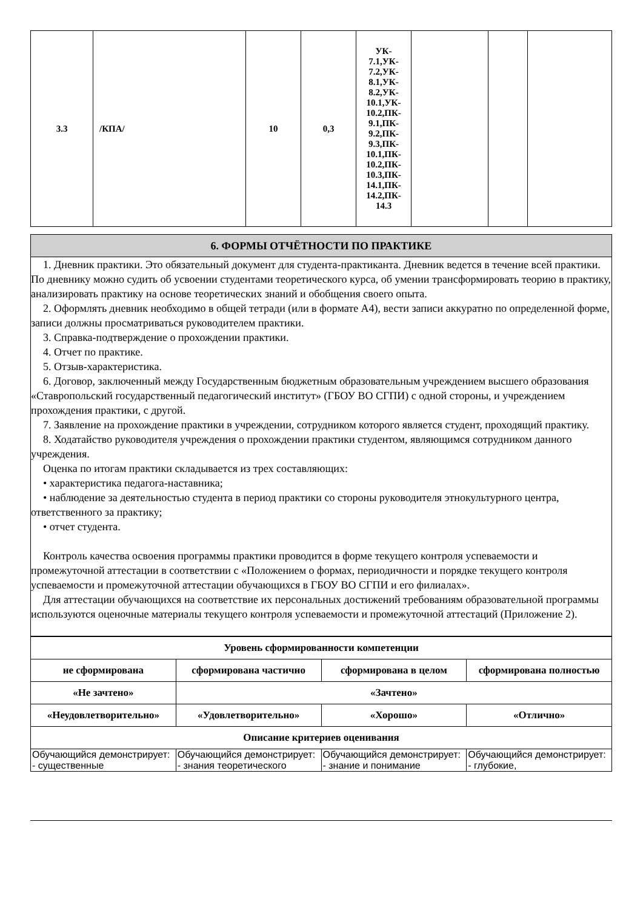| 3.3 | /КПА/ | 10 | 0,3 | УК- 7.1,УК- 7.2,УК- 8.1,УК- 8.2,УК- 10.1,УК- 10.2,ПК- 9.1,ПК- 9.2,ПК- 9.3,ПК- 10.1,ПК- 10.2,ПК- 10.3,ПК- 14.1,ПК- 14.2,ПК- 14.3 | | | |
6. ФОРМЫ ОТЧЁТНОСТИ ПО ПРАКТИКЕ
1. Дневник практики. Это обязательный документ для студента-практиканта. Дневник ведется в течение всей практики. По дневнику можно судить об усвоении студентами теоретического курса, об умении трансформировать теорию в практику, анализировать практику на основе теоретических знаний и обобщения своего опыта.
2. Оформлять дневник необходимо в общей тетради (или в формате А4), вести записи аккуратно по определенной форме, записи должны просматриваться руководителем практики.
3. Справка-подтверждение о прохождении практики.
4. Отчет по практике.
5. Отзыв-характеристика.
6. Договор, заключенный между Государственным бюджетным образовательным учреждением высшего образования «Ставропольский государственный педагогический институт» (ГБОУ ВО СГПИ) с одной стороны, и учреждением прохождения практики, с другой.
7. Заявление на прохождение практики в учреждении, сотрудником которого является студент, проходящий практику.
8. Ходатайство руководителя учреждения о прохождении практики студентом, являющимся сотрудником данного учреждения.
Оценка по итогам практики складывается из трех составляющих:
• характеристика педагога-наставника;
• наблюдение за деятельностью студента в период практики со стороны руководителя этнокультурного центра, ответственного за практику;
• отчет студента.
Контроль качества освоения программы практики проводится в форме текущего контроля успеваемости и промежуточной аттестации в соответствии с «Положением о формах, периодичности и порядке текущего контроля успеваемости и промежуточной аттестации обучающихся в ГБОУ ВО СГПИ и его филиалах».
Для аттестации обучающихся на соответствие их персональных достижений требованиям образовательной программы используются оценочные материалы текущего контроля успеваемости и промежуточной аттестаций (Приложение 2).
| Уровень сформированности компетенции | | | |
| --- | --- | --- | --- |
| не сформирована | сформирована частично | сформирована в целом | сформирована полностью |
| «Не зачтено» | «Зачтено» | | |
| «Неудовлетворительно» | «Удовлетворительно» | «Хорошо» | «Отлично» |
| Описание критериев оценивания | | | |
| Обучающийся демонстрирует: - существенные | Обучающийся демонстрирует: - знания теоретического | Обучающийся демонстрирует: - знание и понимание | Обучающийся демонстрирует: - глубокие, |